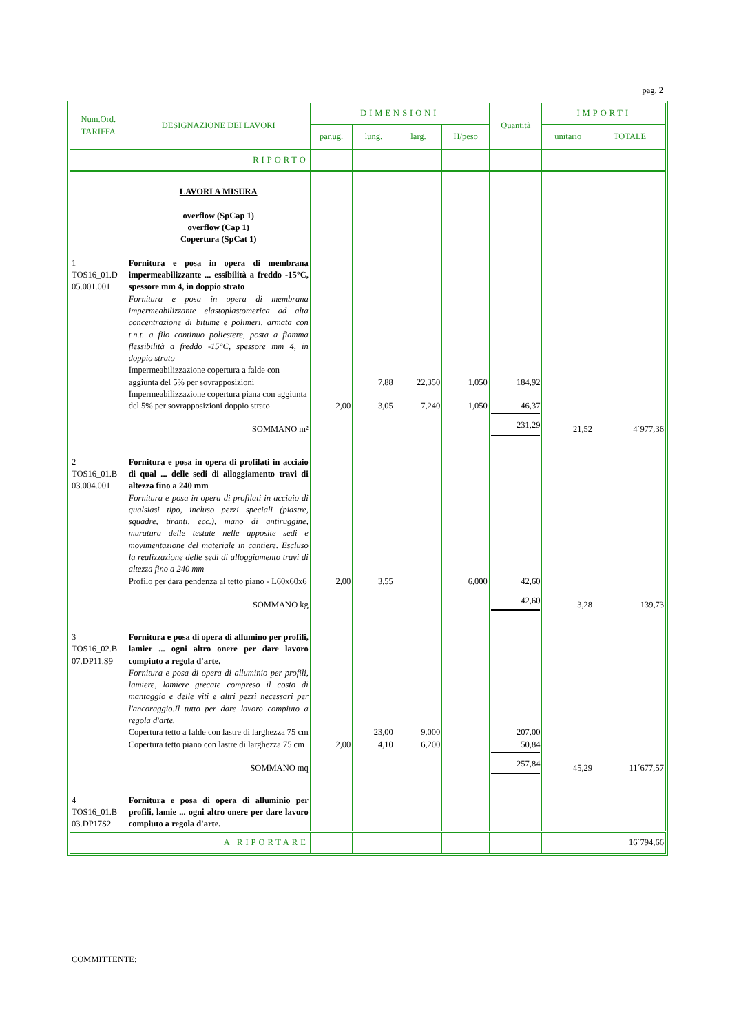pag. 2
| Num.Ord. TARIFFA | DESIGNAZIONE DEI LAVORI | DIMENSIONI | | | | Quantità | IMPORTI | |
| --- | --- | --- | --- | --- | --- | --- | --- | --- |
| | | par.ug. | lung. | larg. | H/peso | | unitario | TOTALE |
| | RIPORTO | | | | | | | |
| | LAVORI A MISURA overflow (SpCap 1) overflow (Cap 1) Copertura (SpCat 1) | | | | | | | |
| 1 TOS16_01.D 05.001.001 | Fornitura e posa in opera di membrana impermeabilizzante ... essibilità a freddo -15°C, spessore mm 4, in doppio strato Fornitura e posa in opera di membrana impermeabilizzante elastoplastomerica ad alta concentrazione di bitume e polimeri, armata con t.n.t. a filo continuo poliestere, posta a fiamma flessibilità a freddo -15°C, spessore mm 4, in doppio strato | | | | | | | |
| | Impermeabilizzazione copertura a falde con aggiunta del 5% per sovrapposizioni | | 7,88 | 22,350 | 1,050 | 184,92 | | |
| | Impermeabilizzazione copertura piana con aggiunta del 5% per sovrapposizioni doppio strato | 2,00 | 3,05 | 7,240 | 1,050 | 46,37 | | |
| | SOMMANO m² | | | | | 231,29 | 21,52 | 4´977,36 |
| 2 TOS16_01.B 03.004.001 | Fornitura e posa in opera di profilati in acciaio di qual ... delle sedi di alloggiamento travi di altezza fino a 240 mm Fornitura e posa in opera di profilati in acciaio di qualsiasi tipo, incluso pezzi speciali (piastre, squadre, tiranti, ecc.), mano di antiruggine, muratura delle testate nelle apposite sedi e movimentazione del materiale in cantiere. Escluso la realizzazione delle sedi di alloggiamento travi di altezza fino a 240 mm | | | | | | | |
| | Profilo per dara pendenza al tetto piano - L60x60x6 | 2,00 | 3,55 | | 6,000 | 42,60 | | |
| | SOMMANO kg | | | | | 42,60 | 3,28 | 139,73 |
| 3 TOS16_02.B 07.DP11.S9 | Fornitura e posa di opera di allumino per profili, lamier ... ogni altro onere per dare lavoro compiuto a regola d'arte. Fornitura e posa di opera di alluminio per profili, lamiere, lamiere grecate compreso il costo di mantaggio e delle viti e altri pezzi necessari per l'ancoraggio.Il tutto per dare lavoro compiuto a regola d'arte. | | | | | | | |
| | Copertura tetto a falde con lastre di larghezza 75 cm | | 23,00 | 9,000 | | 207,00 | | |
| | Copertura tetto piano con lastre di larghezza 75 cm | 2,00 | 4,10 | 6,200 | | 50,84 | | |
| | SOMMANO mq | | | | | 257,84 | 45,29 | 11´677,57 |
| 4 TOS16_01.B 03.DP17S2 | Fornitura e posa di opera di alluminio per profili, lamie ... ogni altro onere per dare lavoro compiuto a regola d'arte. | | | | | | | |
| | A RIPORTARE | | | | | | | 16´794,66 |
COMMITTENTE: